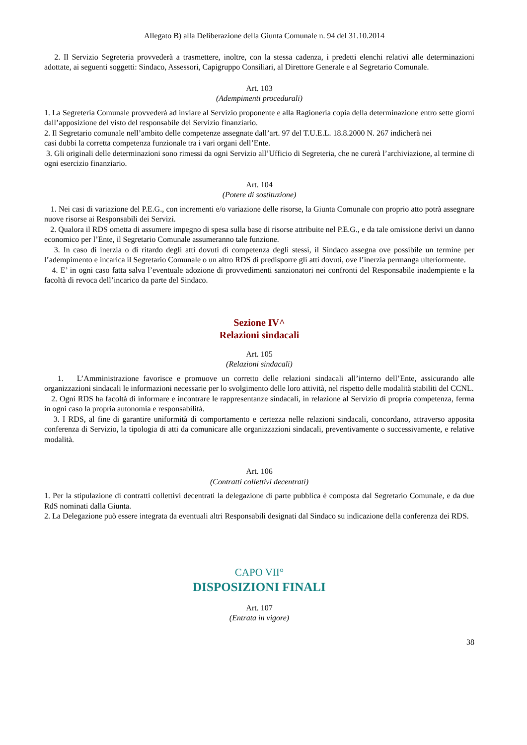Allegato B) alla Deliberazione della Giunta Comunale n. 94 del 31.10.2014
2. Il Servizio Segreteria provvederà a trasmettere, inoltre, con la stessa cadenza, i predetti elenchi relativi alle determinazioni adottate, ai seguenti soggetti: Sindaco, Assessori, Capigruppo Consiliari, al Direttore Generale e al Segretario Comunale.
Art. 103
(Adempimenti procedurali)
1. La Segreteria Comunale provvederà ad inviare al Servizio proponente e alla Ragioneria copia della determinazione entro sette giorni dall’apposizione del visto del responsabile del Servizio finanziario.
2. Il Segretario comunale nell’ambito delle competenze assegnate dall’art. 97 del T.U.E.L. 18.8.2000 N. 267 indicherà nei
casi dubbi la corretta competenza funzionale tra i vari organi dell’Ente.
3. Gli originali delle determinazioni sono rimessi da ogni Servizio all’Ufficio di Segreteria, che ne curerà l’archiviazione, al termine di ogni esercizio finanziario.
Art. 104
(Potere di sostituzione)
1. Nei casi di variazione del P.E.G., con incrementi e/o variazione delle risorse, la Giunta Comunale con proprio atto potrà assegnare nuove risorse ai Responsabili dei Servizi.
2. Qualora il RDS ometta di assumere impegno di spesa sulla base di risorse attribuite nel P.E.G., e da tale omissione derivi un danno economico per l’Ente, il Segretario Comunale assumeranno tale funzione.
3. In caso di inerzia o di ritardo degli atti dovuti di competenza degli stessi, il Sindaco assegna ove possibile un termine per l’adempimento e incarica il Segretario Comunale o un altro RDS di predisporre gli atti dovuti, ove l’inerzia permanga ulteriormente.
4. E’ in ogni caso fatta salva l’eventuale adozione di provvedimenti sanzionatori nei confronti del Responsabile inadempiente e la facoltà di revoca dell’incarico da parte del Sindaco.
Sezione IV^
Relazioni sindacali
Art. 105
(Relazioni sindacali)
1. L’Amministrazione favorisce e promuove un corretto delle relazioni sindacali all’interno dell’Ente, assicurando alle organizzazioni sindacali le informazioni necessarie per lo svolgimento delle loro attività, nel rispetto delle modalità stabiliti del CCNL.
2. Ogni RDS ha facoltà di informare e incontrare le rappresentanze sindacali, in relazione al Servizio di propria competenza, ferma in ogni caso la propria autonomia e responsabilità.
3. I RDS, al fine di garantire uniformità di comportamento e certezza nelle relazioni sindacali, concordano, attraverso apposita conferenza di Servizio, la tipologia di atti da comunicare alle organizzazioni sindacali, preventivamente o successivamente, e relative modalità.
Art. 106
(Contratti collettivi decentrati)
1. Per la stipulazione di contratti collettivi decentrati la delegazione di parte pubblica è composta dal Segretario Comunale, e da due RdS nominati dalla Giunta.
2. La Delegazione può essere integrata da eventuali altri Responsabili designati dal Sindaco su indicazione della conferenza dei RDS.
CAPO VII°
DISPOSIZIONI FINALI
Art. 107
(Entrata in vigore)
38